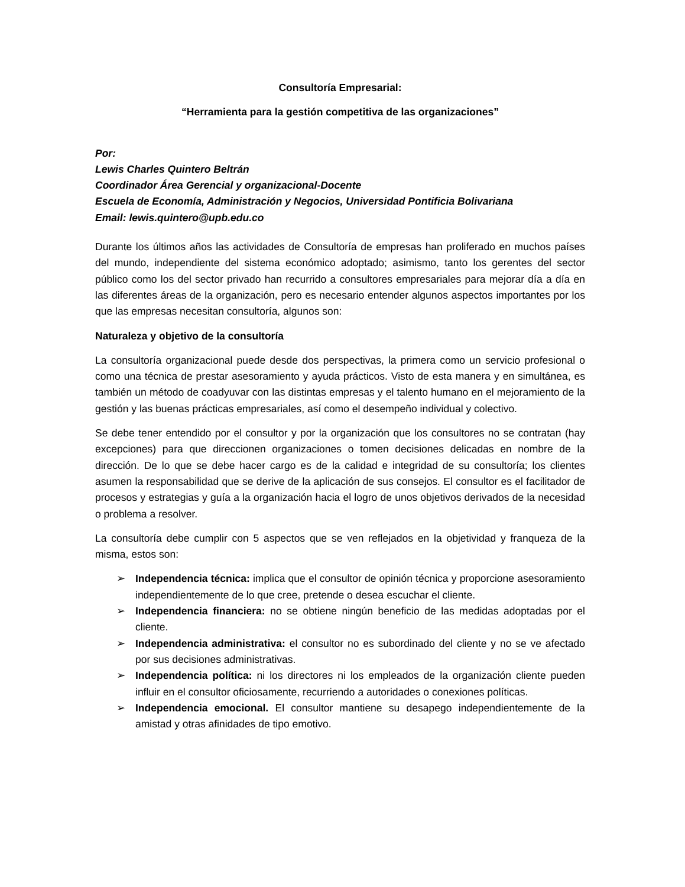Consultoría Empresarial:
“Herramienta para la gestión competitiva de las organizaciones”
Por:
Lewis Charles Quintero Beltrán
Coordinador Área Gerencial y organizacional-Docente
Escuela de Economía, Administración y Negocios, Universidad Pontificia Bolivariana
Email: lewis.quintero@upb.edu.co
Durante los últimos años las actividades de Consultoría de empresas han proliferado en muchos países del mundo, independiente del sistema económico adoptado; asimismo, tanto los gerentes del sector público como los del sector privado han recurrido a consultores empresariales para mejorar día a día en las diferentes áreas de la organización, pero es necesario entender algunos aspectos importantes por los que las empresas necesitan consultoría, algunos son:
Naturaleza y objetivo de la consultoría
La consultoría organizacional puede desde dos perspectivas, la primera como un servicio profesional o como una técnica de prestar asesoramiento y ayuda prácticos. Visto de esta manera y en simultánea, es también un método de coadyuvar con las distintas empresas y el talento humano en el mejoramiento de la gestión y las buenas prácticas empresariales, así como el desempeño individual y colectivo.
Se debe tener entendido por el consultor y por la organización que los consultores no se contratan (hay excepciones) para que direccionen organizaciones o tomen decisiones delicadas en nombre de la dirección. De lo que se debe hacer cargo es de la calidad e integridad de su consultoría; los clientes asumen la responsabilidad que se derive de la aplicación de sus consejos. El consultor es el facilitador de procesos y estrategias y guía a la organización hacia el logro de unos objetivos derivados de la necesidad o problema a resolver.
La consultoría debe cumplir con 5 aspectos que se ven reflejados en la objetividad y franqueza de la misma, estos son:
➢ Independencia técnica: implica que el consultor de opinión técnica y proporcione asesoramiento independientemente de lo que cree, pretende o desea escuchar el cliente.
➢ Independencia financiera: no se obtiene ningún beneficio de las medidas adoptadas por el cliente.
➢ Independencia administrativa: el consultor no es subordinado del cliente y no se ve afectado por sus decisiones administrativas.
➢ Independencia política: ni los directores ni los empleados de la organización cliente pueden influir en el consultor oficiosamente, recurriendo a autoridades o conexiones políticas.
➢ Independencia emocional. El consultor mantiene su desapego independientemente de la amistad y otras afinidades de tipo emotivo.